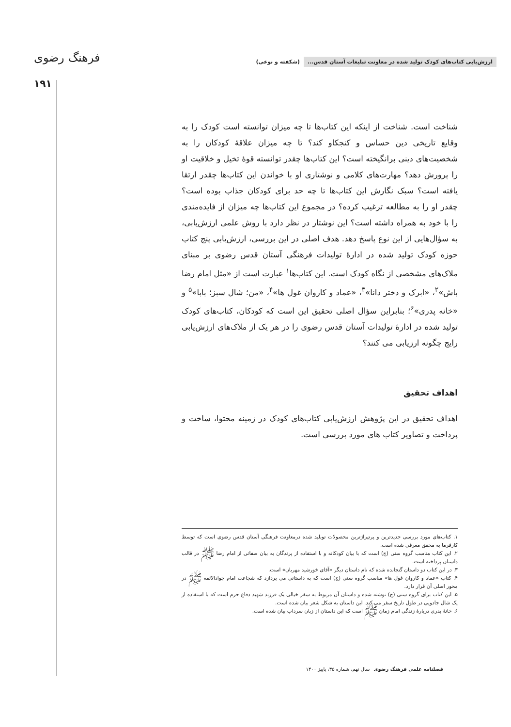ارزش‌یابی کتاب‌های کودک تولید شده در معاونت تبلیغات آستان قدس... (شکفته و نوعی)
فرهنگ رضوی
۱۹۱
شناخت است. شناخت از اینکه این کتاب‌ها تا چه میزان توانسته است کودک را به وقایع تاریخی دین حساس و کنجکاو کند؟ تا چه میزان علاقهٔ کودکان را به شخصیت‌های دینی برانگیخته است؟ این کتاب‌ها چقدر توانسته قوهٔ تخیل و خلاقیت او را پرورش دهد؟ مهارت‌های کلامی و نوشتاری او با خواندن این کتاب‌ها چقدر ارتقا یافته است؟ سبک نگارش این کتاب‌ها تا چه حد برای کودکان جذاب بوده است؟ چقدر او را به مطالعه ترغیب کرده؟ در مجموع این کتاب‌ها چه میزان از فایده‌مندی را با خود به همراه داشته است؟ این نوشتار در نظر دارد با روش علمی ارزش‌یابی، به سؤال‌هایی از این نوع پاسخ دهد. هدف اصلی در این بررسی، ارزش‌یابی پنج کتاب حوزه کودک تولید شده در ادارهٔ تولیدات فرهنگی آستان قدس رضوی بر مبنای ملاک‌های مشخصی از نگاه کودک است. این کتاب‌ها<sup>۱</sup> عبارت است از «مثل امام رضا باش»<sup>۲</sup>، «ابرک و دختر دانا»<sup>۳</sup>، «عماد و کاروان غول ها»<sup>۴</sup>، «من؛ شال سبز؛ بابا»<sup>۵</sup> و «خانه پدری»<sup>۶</sup>؛ بنابراین سؤال اصلی تحقیق این است که کودکان، کتاب‌های کودک تولید شده در ادارهٔ تولیدات آستان قدس رضوی را در هر یک از ملاک‌های ارزش‌یابی رایج چگونه ارزیابی می کنند؟
اهداف تحقیق
اهداف تحقیق در این پژوهش ارزش‌یابی کتاب‌های کودک در زمینه محتوا، ساخت و پرداخت و تصاویر کتاب های مورد بررسی است.
۱. کتاب‌های مورد بررسی جدیدترین و پرتیراژترین محصولات توبلید شده درمعاونت فرهنگی آستان قدس رضوی است که توسط کارفرما به محقق معرفی شده است.
۲. این کتاب مناسب گروه سنی (ج) است که با بیان کودکانه و با استفاده از پرندگان به بیان صفاتی از امام رضا ﷺ در قالب داستان پرداخته است.
۳. در این کتاب دو داستان گنجانده شده که نام داستان دیگر «آقای خورشید مهربان» است.
۴. کتاب «عماد و کاروان غول ها» مناسب گروه سنی (ج) است که به داستانی می پردازد که شجاعت امام جوادالائمه ﷺ در محور اصلی آن قرار دارد.
۵. این کتاب برای گروه سنی (ج) نوشته شده و داستان آن مربوط به سفر خیالی یک فرزند شهید دفاع حرم است که با استفاده از یک شال جادویی در طول تاریخ سفر می کند. این داستان به شکل شعر بیان شده است.
۶. خانهٔ پدری دربارهٔ زندگی امام زمان ﷺ است که این داستان از زبان سرداب بیان شده است.
فصلنامه علمی فرهنگ رضوی سال نهم، شماره ۳۵، پاییز ۱۴۰۰